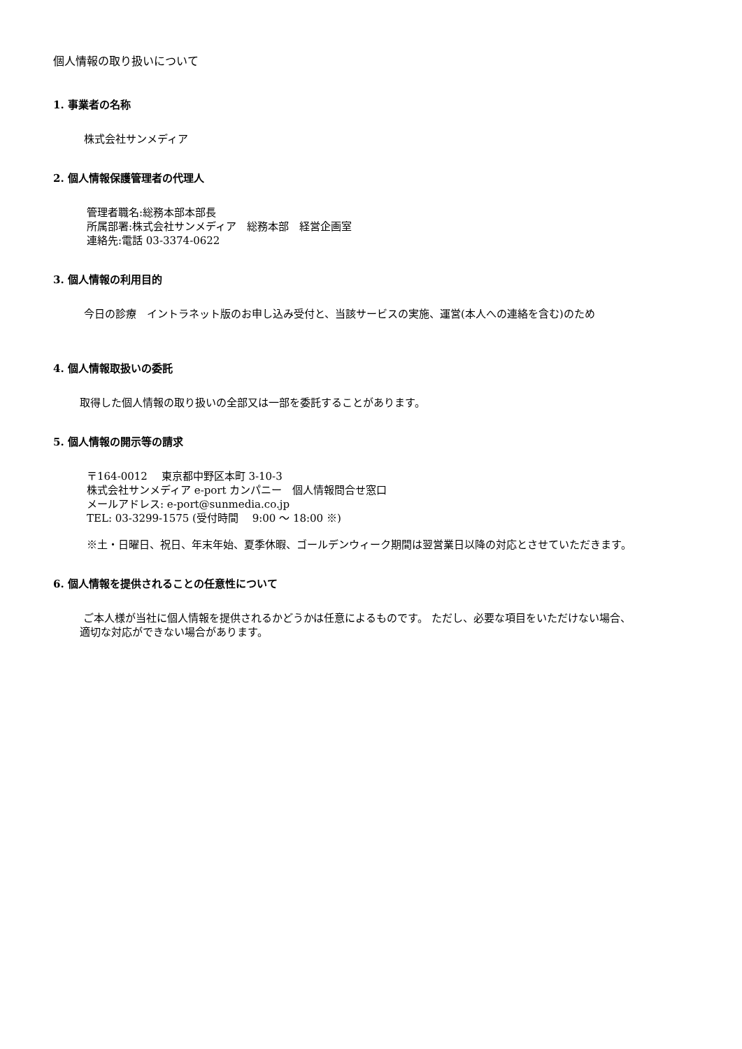個人情報の取り扱いについて
1. 事業者の名称
株式会社サンメディア
2. 個人情報保護管理者の代理人
管理者職名:総務本部本部長
所属部署:株式会社サンメディア　総務本部　経営企画室
連絡先:電話 03-3374-0622
3. 個人情報の利用目的
今日の診療　イントラネット版のお申し込み受付と、当該サービスの実施、運営(本人への連絡を含む)のため
4. 個人情報取扱いの委託
取得した個人情報の取り扱いの全部又は一部を委託することがあります。
5. 個人情報の開示等の請求
〒164-0012　 東京都中野区本町 3-10-3
株式会社サンメディア e-port カンパニー　個人情報問合せ窓口
メールアドレス: e-port@sunmedia.co.jp
TEL: 03-3299-1575 (受付時間　 9:00 ～ 18:00 ※)
※土・日曜日、祝日、年末年始、夏季休暇、ゴールデンウィーク期間は翌営業日以降の対応とさせていただきます。
6. 個人情報を提供されることの任意性について
ご本人様が当社に個人情報を提供されるかどうかは任意によるものです。 ただし、必要な項目をいただけない場合、
適切な対応ができない場合があります。